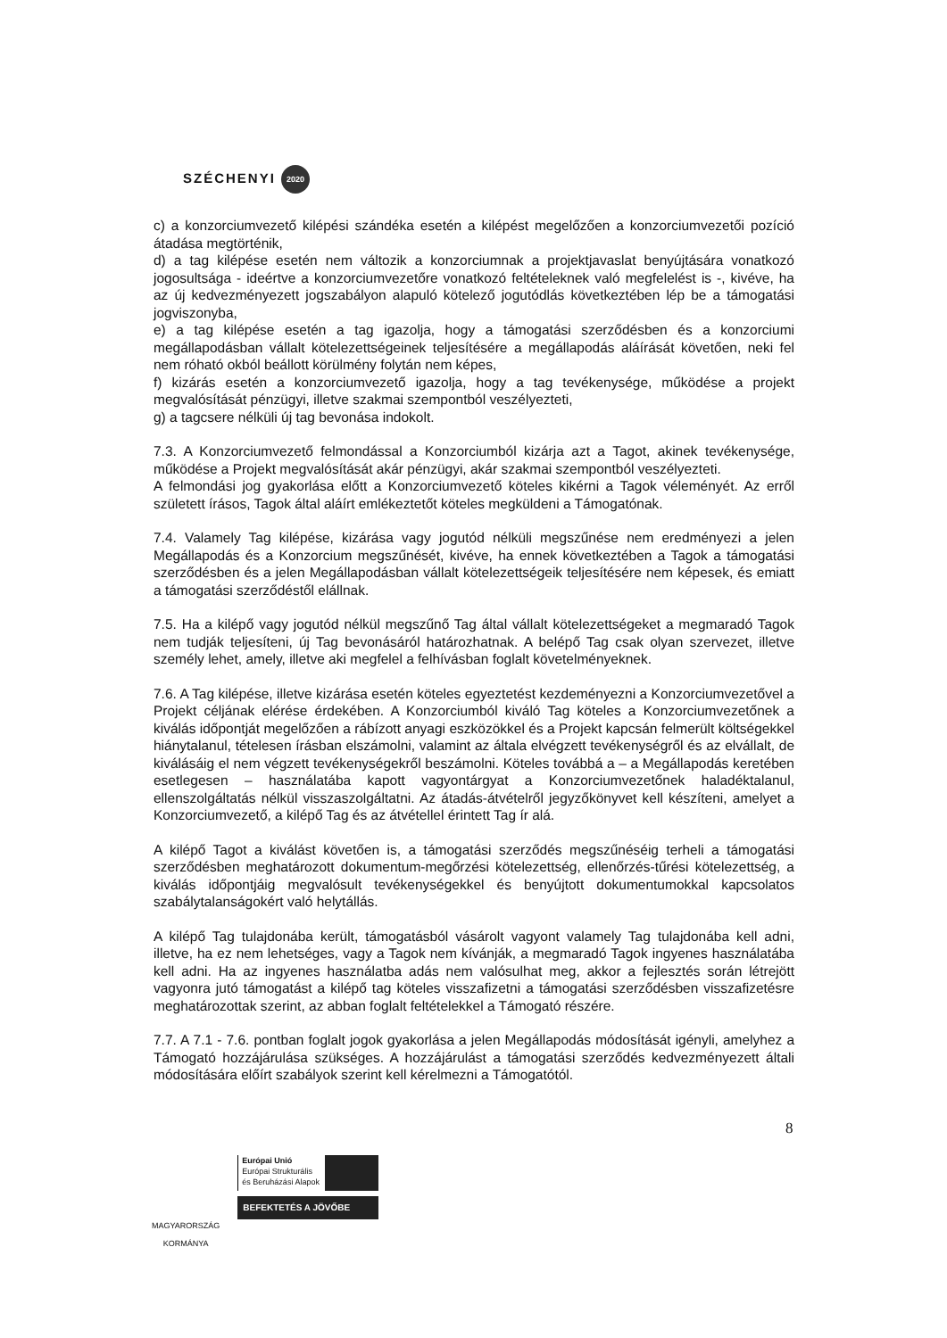SZÉCHENYI 2020
c) a konzorciumvezető kilépési szándéka esetén a kilépést megelőzően a konzorciumvezetői pozíció átadása megtörténik,
d) a tag kilépése esetén nem változik a konzorciumnak a projektjavaslat benyújtására vonatkozó jogosultsága - ideértve a konzorciumvezetőre vonatkozó feltételeknek való megfelelést is -, kivéve, ha az új kedvezményezett jogszabályon alapuló kötelező jogutódlás következtében lép be a támogatási jogviszonyba,
e) a tag kilépése esetén a tag igazolja, hogy a támogatási szerződésben és a konzorciumi megállapodásban vállalt kötelezettségeinek teljesítésére a megállapodás aláírását követően, neki fel nem róható okból beállott körülmény folytán nem képes,
f) kizárás esetén a konzorciumvezető igazolja, hogy a tag tevékenysége, működése a projekt megvalósítását pénzügyi, illetve szakmai szempontból veszélyezteti,
g) a tagcsere nélküli új tag bevonása indokolt.
7.3. A Konzorciumvezető felmondással a Konzorciumból kizárja azt a Tagot, akinek tevékenysége, működése a Projekt megvalósítását akár pénzügyi, akár szakmai szempontból veszélyezteti.
A felmondási jog gyakorlása előtt a Konzorciumvezető köteles kikérni a Tagok véleményét. Az erről született írásos, Tagok által aláírt emlékeztetőt köteles megküldeni a Támogatónak.
7.4. Valamely Tag kilépése, kizárása vagy jogutód nélküli megszűnése nem eredményezi a jelen Megállapodás és a Konzorcium megszűnését, kivéve, ha ennek következtében a Tagok a támogatási szerződésben és a jelen Megállapodásban vállalt kötelezettségeik teljesítésére nem képesek, és emiatt a támogatási szerződéstől elállnak.
7.5. Ha a kilépő vagy jogutód nélkül megszűnő Tag által vállalt kötelezettségeket a megmaradó Tagok nem tudják teljesíteni, új Tag bevonásáról határozhatnak. A belépő Tag csak olyan szervezet, illetve személy lehet, amely, illetve aki megfelel a felhívásban foglalt követelményeknek.
7.6. A Tag kilépése, illetve kizárása esetén köteles egyeztetést kezdeményezni a Konzorciumvezetővel a Projekt céljának elérése érdekében. A Konzorciumból kiváló Tag köteles a Konzorciumvezetőnek a kiválás időpontját megelőzően a rábízott anyagi eszközökkel és a Projekt kapcsán felmerült költségekkel hiánytalanul, tételesen írásban elszámolni, valamint az általa elvégzett tevékenységről és az elvállalt, de kiválásáig el nem végzett tevékenységekről beszámolni. Köteles továbbá a – a Megállapodás keretében esetlegesen – használatába kapott vagyontárgyat a Konzorciumvezetőnek haladéktalanul, ellenszolgáltatás nélkül visszaszolgáltatni. Az átadás-átvételről jegyzőkönyvet kell készíteni, amelyet a Konzorciumvezető, a kilépő Tag és az átvétellel érintett Tag ír alá.
A kilépő Tagot a kiválást követően is, a támogatási szerződés megszűnéséig terheli a támogatási szerződésben meghatározott dokumentum-megőrzési kötelezettség, ellenőrzés-tűrési kötelezettség, a kiválás időpontjáig megvalósult tevékenységekkel és benyújtott dokumentumokkal kapcsolatos szabálytalanságokért való helytállás.
A kilépő Tag tulajdonába került, támogatásból vásárolt vagyont valamely Tag tulajdonába kell adni, illetve, ha ez nem lehetséges, vagy a Tagok nem kívánják, a megmaradó Tagok ingyenes használatába kell adni. Ha az ingyenes használatba adás nem valósulhat meg, akkor a fejlesztés során létrejött vagyonra jutó támogatást a kilépő tag köteles visszafizetni a támogatási szerződésben visszafizetésre meghatározottak szerint, az abban foglalt feltételekkel a Támogató részére.
7.7. A 7.1 - 7.6. pontban foglalt jogok gyakorlása a jelen Megállapodás módosítását igényli, amelyhez a Támogató hozzájárulása szükséges. A hozzájárulást a támogatási szerződés kedvezményezett általi módosítására előírt szabályok szerint kell kérelmezni a Támogatótól.
8
MAGYARORSZÁG
KORMÁNYA
Európai Unió
Európai Strukturális
és Beruházási Alapok
BEFEKTETÉS A JÖVŐBE